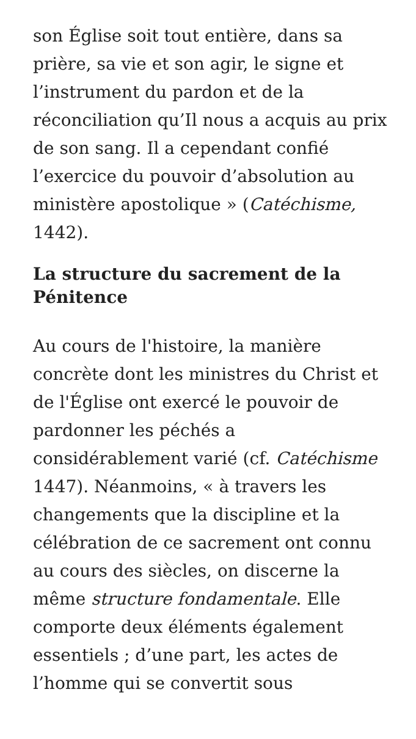son Église soit tout entière, dans sa prière, sa vie et son agir, le signe et l’instrument du pardon et de la réconciliation qu’Il nous a acquis au prix de son sang. Il a cependant confié l’exercice du pouvoir d’absolution au ministère apostolique » (Catéchisme, 1442).
La structure du sacrement de la Pénitence
Au cours de l'histoire, la manière concrète dont les ministres du Christ et de l'Église ont exercé le pouvoir de pardonner les péchés a considérablement varié (cf. Catéchisme 1447). Néanmoins, « à travers les changements que la discipline et la célébration de ce sacrement ont connu au cours des siècles, on discerne la même structure fondamentale. Elle comporte deux éléments également essentiels ; d’une part, les actes de l’homme qui se convertit sous